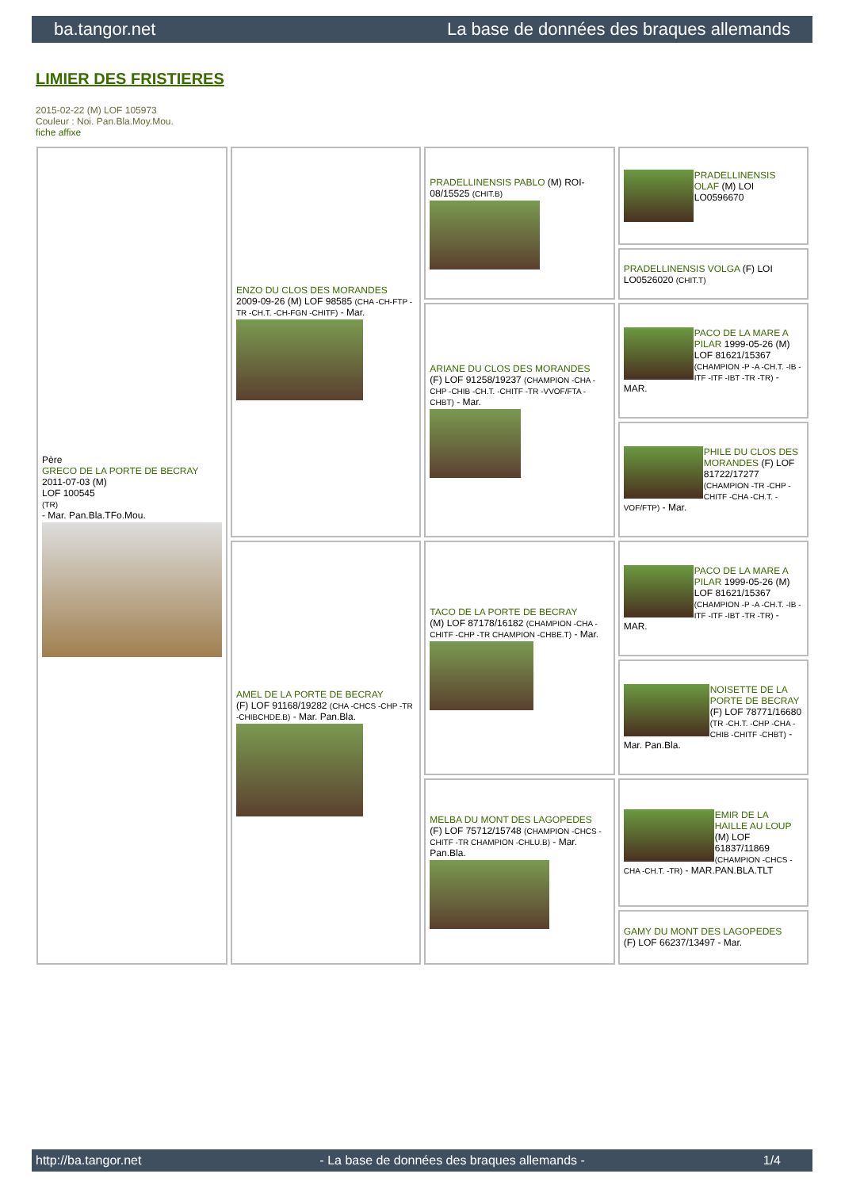ba.tangor.net La base de données des braques allemands
LIMIER DES FRISTIERES
2015-02-22 (M) LOF 105973
Couleur : Noi. Pan.Bla.Moy.Mou.
fiche affixe
| Père GRECO DE LA PORTE DE BECRAY 2011-07-03 (M) LOF 100545 (TR) - Mar. Pan.Bla.TFo.Mou. | ENZO DU CLOS DES MORANDES 2009-09-26 (M) LOF 98585 (CHA -CH-FTP -TR -CH.T. -CH-FGN -CHITF) - Mar. | PRADELLINENSIS PABLO (M) ROI-08/15525 (CHIT.B) | PRADELLINENSIS OLAF (M) LOI LO0596670 |
| | | | PRADELLINENSIS VOLGA (F) LOI LO0526020 (CHIT.T) |
| | | ARIANE DU CLOS DES MORANDES (F) LOF 91258/19237 (CHAMPION -CHA -CHP -CHIB -CH.T. -CHITF -TR -VVOF/FTA -CHBT) - Mar. | PACO DE LA MARE A PILAR 1999-05-26 (M) LOF 81621/15367 (CHAMPION -P -A -CH.T. -IB -ITF -ITF -IBT -TR -TR) - MAR. |
| | | | PHILE DU CLOS DES MORANDES (F) LOF 81722/17277 (CHAMPION -TR -CHP -CHITF -CHA -CH.T. -VOF/FTP) - Mar. |
| | AMEL DE LA PORTE DE BECRAY (F) LOF 91168/19282 (CHA -CHCS -CHP -TR -CHIBCHDE.B) - Mar. Pan.Bla. | TACO DE LA PORTE DE BECRAY (M) LOF 87178/16182 (CHAMPION -CHA -CHITF -CHP -TR CHAMPION -CHBE.T) - Mar. | PACO DE LA MARE A PILAR 1999-05-26 (M) LOF 81621/15367 (CHAMPION -P -A -CH.T. -IB -ITF -ITF -IBT -TR -TR) - MAR. |
| | | | NOISETTE DE LA PORTE DE BECRAY (F) LOF 78771/16680 (TR -CH.T. -CHP -CHA -CHIB -CHITF -CHBT) - Mar. Pan.Bla. |
| | | MELBA DU MONT DES LAGOPEDES (F) LOF 75712/15748 (CHAMPION -CHCS -CHITF -TR CHAMPION -CHLU.B) - Mar. Pan.Bla. | EMIR DE LA HAILLE AU LOUP (M) LOF 61837/11869 (CHAMPION -CHCS -CHA -CH.T. -TR) - MAR.PAN.BLA.TLT |
| | | | GAMY DU MONT DES LAGOPEDES (F) LOF 66237/13497 - Mar. |
http://ba.tangor.net - La base de données des braques allemands - 1/4